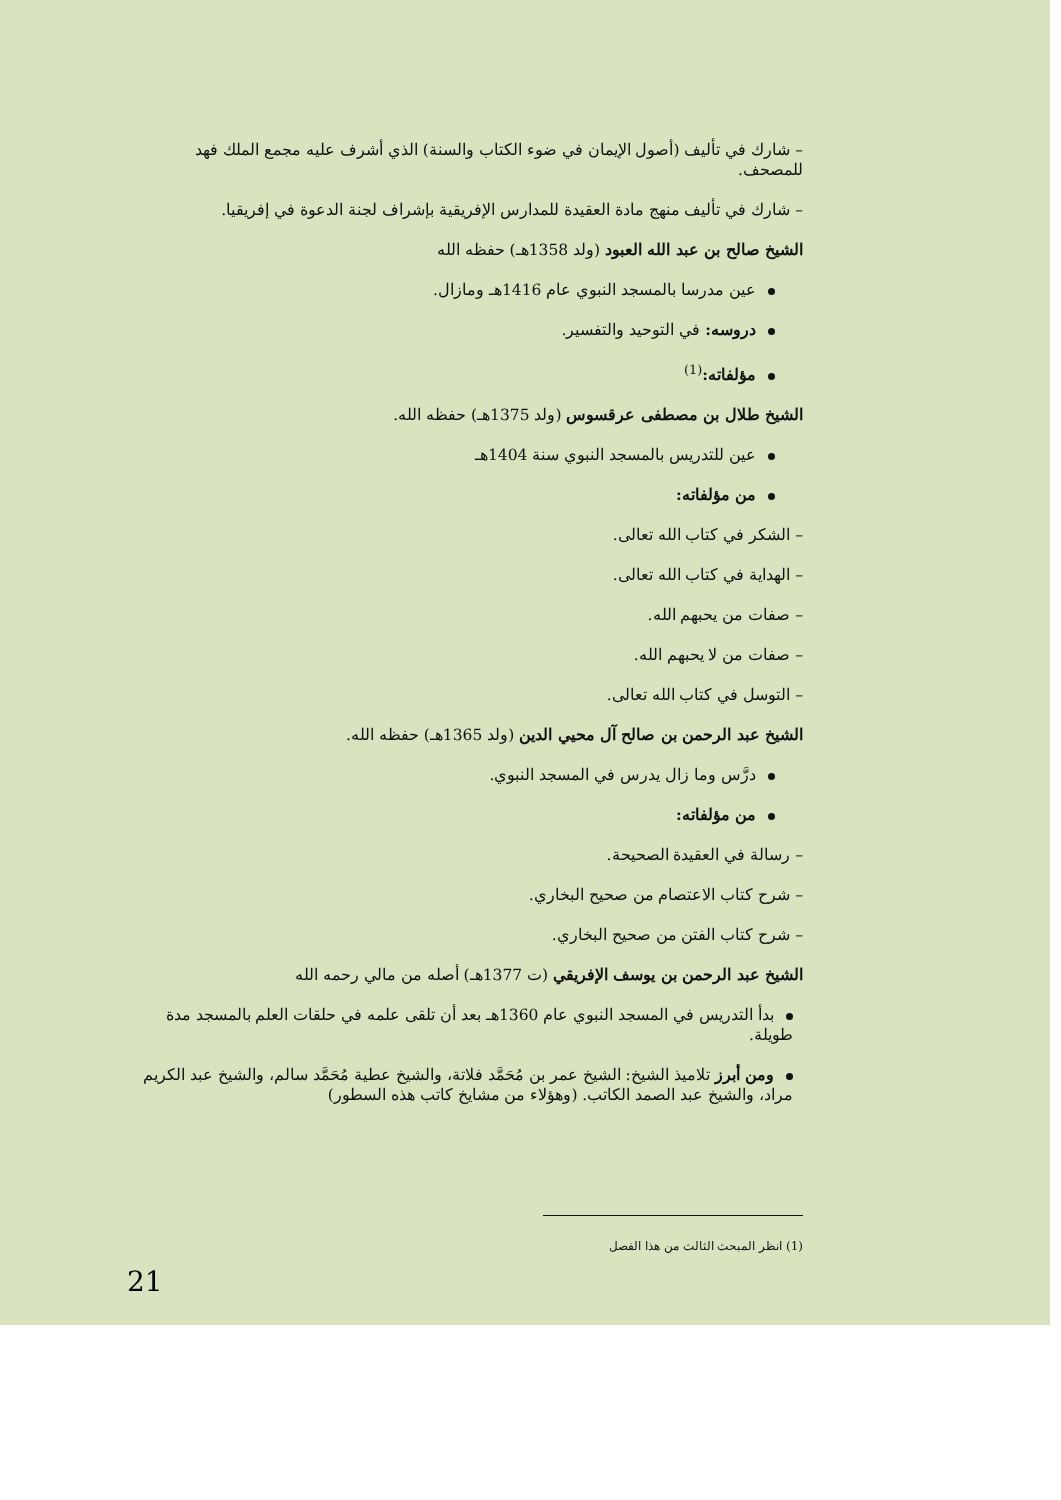– شارك في تأليف (أصول الإيمان في ضوء الكتاب والسنة) الذي أشرف عليه مجمع الملك فهد للمصحف.
– شارك في تأليف منهج مادة العقيدة للمدارس الإفريقية بإشراف لجنة الدعوة في إفريقيا.
الشيخ صالح بن عبد الله العبود (ولد 1358هـ) حفظه الله
عين مدرسا بالمسجد النبوي عام 1416هـ ومازال.
دروسه: في التوحيد والتفسير.
مؤلفاته:<sup>(1)</sup>
الشيخ طلال بن مصطفى عرقسوس (ولد 1375هـ) حفظه الله.
عين للتدريس بالمسجد النبوي سنة 1404هـ
من مؤلفاته:
– الشكر في كتاب الله تعالى.
– الهداية في كتاب الله تعالى.
– صفات من يحبهم الله.
– صفات من لا يحبهم الله.
– التوسل في كتاب الله تعالى.
الشيخ عبد الرحمن بن صالح آل محيي الدين (ولد 1365هـ) حفظه الله.
درَّس وما زال يدرس في المسجد النبوي.
من مؤلفاته:
– رسالة في العقيدة الصحيحة.
– شرح كتاب الاعتصام من صحيح البخاري.
– شرح كتاب الفتن من صحيح البخاري.
الشيخ عبد الرحمن بن يوسف الإفريقي (ت 1377هـ) أصله من مالي رحمه الله
بدأ التدريس في المسجد النبوي عام 1360هـ بعد أن تلقى علمه في حلقات العلم بالمسجد مدة طويلة.
ومن أبرز تلاميذ الشيخ: الشيخ عمر بن مُحَمَّد فلاتة، والشيخ عطية مُحَمَّد سالم، والشيخ عبد الكريم مراد، والشيخ عبد الصمد الكاتب. (وهؤلاء من مشايخ كاتب هذه السطور)
(1) انظر المبحث الثالث من هذا الفصل
21